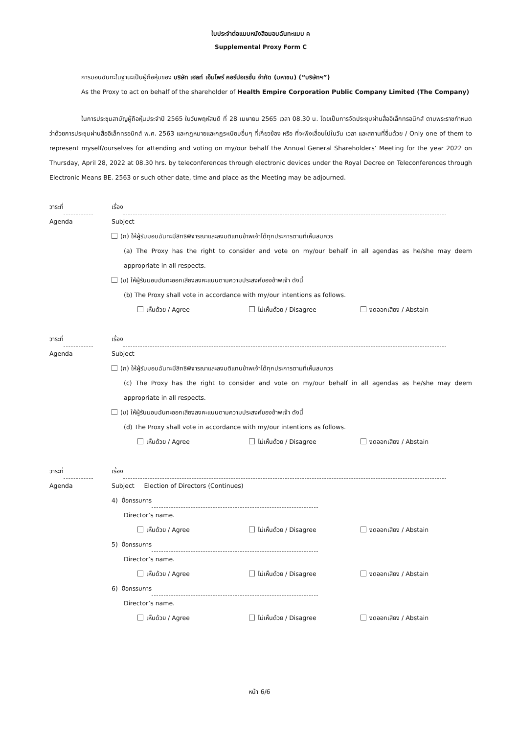ใบประจำต่อแบบหนังสือมอบฉันทะแบบ ค
Supplemental Proxy Form C
การมอบฉันทะในฐานะเป็นผู้ถือหุ้นของ บริษัท เฮลท์ เอ็มไพร์ คอร์ปอเรชั่น จำกัด (มหาชน) (“บริษัทฯ”)
As the Proxy to act on behalf of the shareholder of Health Empire Corporation Public Company Limited (The Company)
ในการประชุมสามัญผู้ถือหุ้นประจำปี 2565 ในวันพฤหัสบดี ที่ 28 เมษายน 2565 เวลา 08.30 น. โดยเป็นการจัดประชุมผ่านสื่ออิเล็กทรอนิกส์ ตามพระราชกำหนดว่าด้วยการประชุมผ่านสื่ออิเล็กทรอนิกส์ พ.ศ. 2563 และกฎหมายและกฎระเบียบอื่นๆ ที่เกี่ยวข้อง หรือ ที่จะพึงเลื่อนไปในวัน เวลา และสถานที่อื่นด้วย / Only one of them to represent myself/ourselves for attending and voting on my/our behalf the Annual General Shareholders’ Meeting for the year 2022 on Thursday, April 28, 2022 at 08.30 hrs. by teleconferences through electronic devices under the Royal Decree on Teleconferences through Electronic Means BE. 2563 or such other date, time and place as the Meeting may be adjourned.
วาระที่ เรื่อง
Agenda Subject
(ก) ให้ผู้รับมอบฉันทะมีสิทธิพิจารณาและลงมติแทนข้าพเจ้าได้ทุกประการตามที่เห็นสมควร
(a) The Proxy has the right to consider and vote on my/our behalf in all agendas as he/she may deem appropriate in all respects.
(ข) ให้ผู้รับมอบฉันทะออกเสียงลงคะแนนตามความประสงค์ของข้าพเจ้า ดังนี้
(b) The Proxy shall vote in accordance with my/our intentions as follows.
เห็นด้วย / Agree ไม่เห็นด้วย / Disagree งดออกเสียง / Abstain
วาระที่ เรื่อง
Agenda Subject
(ก) ให้ผู้รับมอบฉันทะมีสิทธิพิจารณาและลงมติแทนข้าพเจ้าได้ทุกประการตามที่เห็นสมควร
(c) The Proxy has the right to consider and vote on my/our behalf in all agendas as he/she may deem appropriate in all respects.
(ข) ให้ผู้รับมอบฉันทะออกเสียงลงคะแนนตามความประสงค์ของข้าพเจ้า ดังนี้
(d) The Proxy shall vote in accordance with my/our intentions as follows.
เห็นด้วย / Agree ไม่เห็นด้วย / Disagree งดออกเสียง / Abstain
วาระที่ เรื่อง
Agenda Subject Election of Directors (Continues)
4) ชื่อกรรมการ
Director’s name.
เห็นด้วย / Agree ไม่เห็นด้วย / Disagree งดออกเสียง / Abstain
5) ชื่อกรรมการ
Director’s name.
เห็นด้วย / Agree ไม่เห็นด้วย / Disagree งดออกเสียง / Abstain
6) ชื่อกรรมการ
Director’s name.
เห็นด้วย / Agree ไม่เห็นด้วย / Disagree งดออกเสียง / Abstain
หน้า 6/6